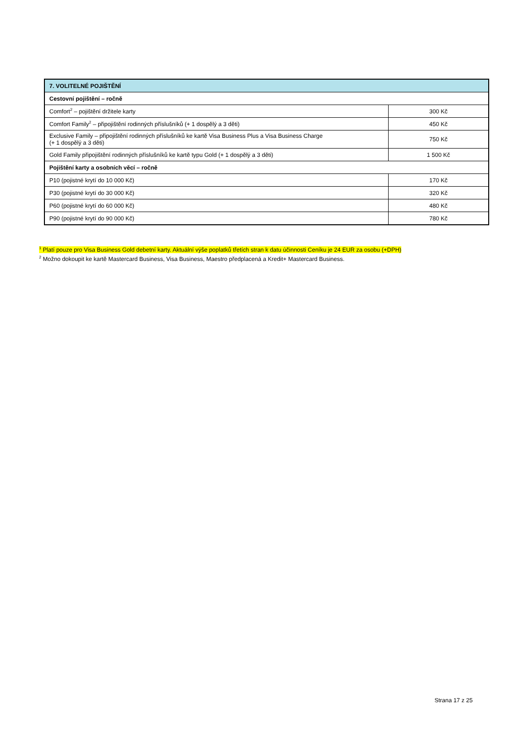| 7. VOLITELNÉ POJIŠTĚNÍ | |
| --- | --- |
| Cestovní pojištění – ročně | |
| Comfort<sup>2</sup> – pojištění držitele karty | 300 Kč |
| Comfort Family<sup>2</sup> – připojištění rodinných příslušníků (+ 1 dospělý a 3 děti) | 450 Kč |
| Exclusive Family – připojištění rodinných příslušníků ke kartě Visa Business Plus a Visa Business Charge (+ 1 dospělý a 3 děti) | 750 Kč |
| Gold Family připojištění rodinných příslušníků ke kartě typu Gold (+ 1 dospělý a 3 děti) | 1 500 Kč |
| Pojištění karty a osobních věcí – ročně | |
| P10 (pojistné krytí do 10 000 Kč) | 170 Kč |
| P30 (pojistné krytí do 30 000 Kč) | 320 Kč |
| P60 (pojistné krytí do 60 000 Kč) | 480 Kč |
| P90 (pojistné krytí do 90 000 Kč) | 780 Kč |
<sup>1</sup> Platí pouze pro Visa Business Gold debetní karty. Aktuální výše poplatků třetích stran k datu účinnosti Ceníku je 24 EUR za osobu (+DPH)
<sup>2</sup> Možno dokoupit ke kartě Mastercard Business, Visa Business, Maestro předplacená a Kredit+ Mastercard Business.
Strana 17 z 25